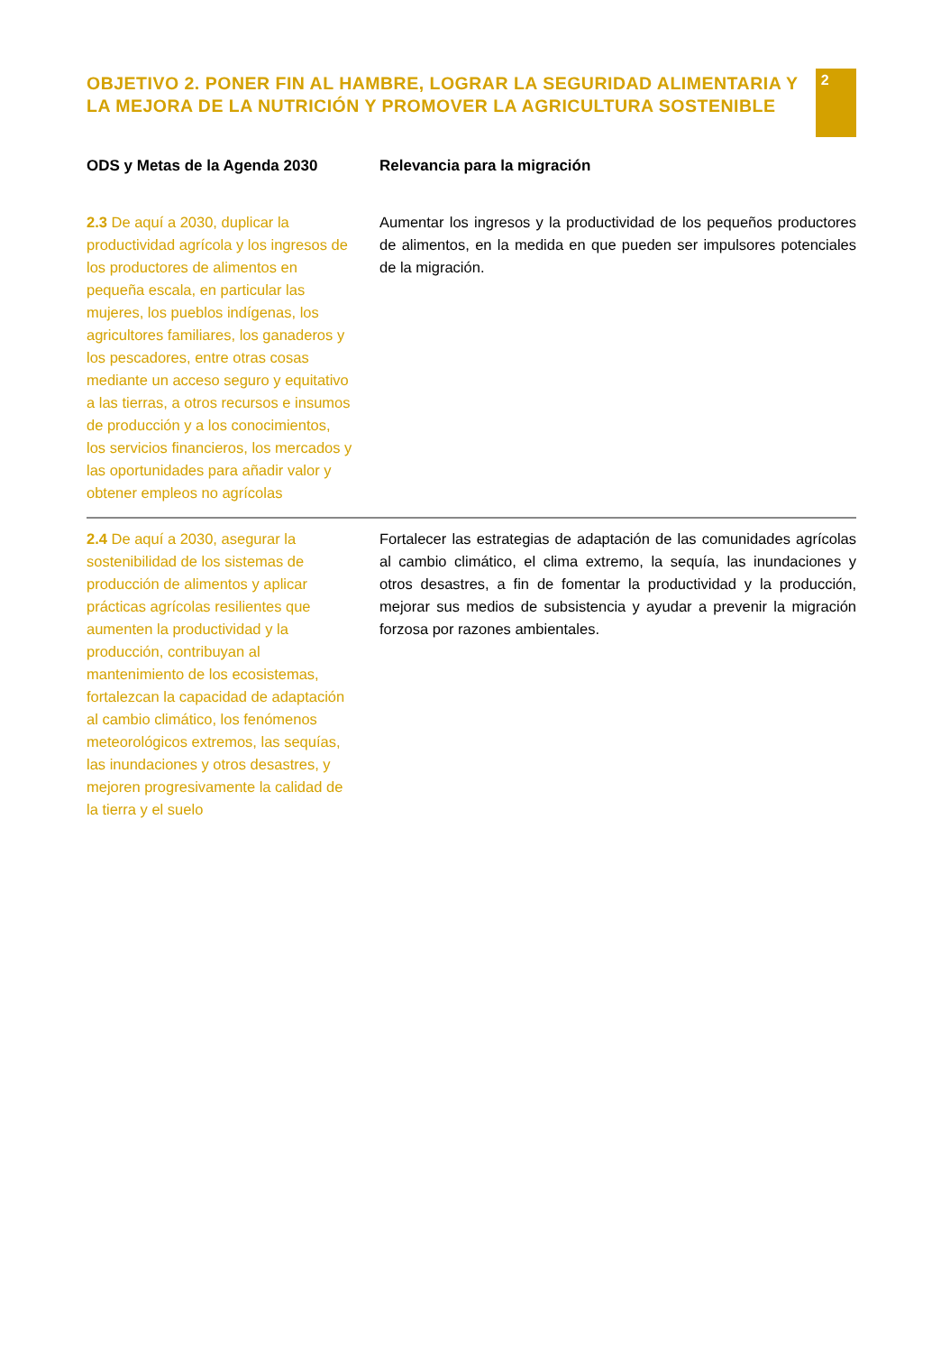OBJETIVO 2. PONER FIN AL HAMBRE, LOGRAR LA SEGURIDAD ALIMENTARIA Y LA MEJORA DE LA NUTRICIÓN Y PROMOVER LA AGRICULTURA SOSTENIBLE
2
| ODS y Metas de la Agenda 2030 | Relevancia para la migración |
| --- | --- |
| 2.3 De aquí a 2030, duplicar la productividad agrícola y los ingresos de los productores de alimentos en pequeña escala, en particular las mujeres, los pueblos indígenas, los agricultores familiares, los ganaderos y los pescadores, entre otras cosas mediante un acceso seguro y equitativo a las tierras, a otros recursos e insumos de producción y a los conocimientos, los servicios financieros, los mercados y las oportunidades para añadir valor y obtener empleos no agrícolas | Aumentar los ingresos y la productividad de los pequeños productores de alimentos, en la medida en que pueden ser impulsores potenciales de la migración. |
| 2.4 De aquí a 2030, asegurar la sostenibilidad de los sistemas de producción de alimentos y aplicar prácticas agrícolas resilientes que aumenten la productividad y la producción, contribuyan al mantenimiento de los ecosistemas, fortalezcan la capacidad de adaptación al cambio climático, los fenómenos meteorológicos extremos, las sequías, las inundaciones y otros desastres, y mejoren progresivamente la calidad de la tierra y el suelo | Fortalecer las estrategias de adaptación de las comunidades agrícolas al cambio climático, el clima extremo, la sequía, las inundaciones y otros desastres, a fin de fomentar la productividad y la producción, mejorar sus medios de subsistencia y ayudar a prevenir la migración forzosa por razones ambientales. |